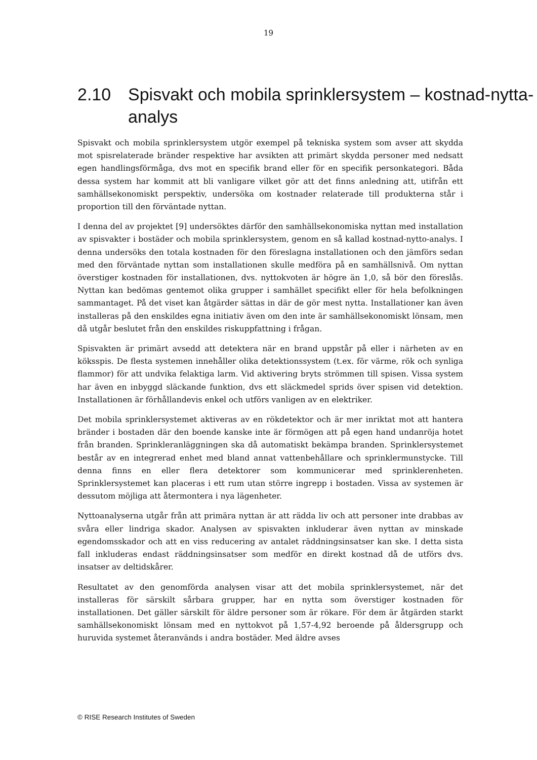19
2.10 Spisvakt och mobila sprinklersystem – kostnad-nytta-analys
Spisvakt och mobila sprinklersystem utgör exempel på tekniska system som avser att skydda mot spisrelaterade bränder respektive har avsikten att primärt skydda personer med nedsatt egen handlingsförmåga, dvs mot en specifik brand eller för en specifik personkategori. Båda dessa system har kommit att bli vanligare vilket gör att det finns anledning att, utifrån ett samhällsekonomiskt perspektiv, undersöka om kostnader relaterade till produkterna står i proportion till den förväntade nyttan.
I denna del av projektet [9] undersöktes därför den samhällsekonomiska nyttan med installation av spisvakter i bostäder och mobila sprinklersystem, genom en så kallad kostnad-nytto-analys. I denna undersöks den totala kostnaden för den föreslagna installationen och den jämförs sedan med den förväntade nyttan som installationen skulle medföra på en samhällsnivå. Om nyttan överstiger kostnaden för installationen, dvs. nyttokvoten är högre än 1,0, så bör den föreslås. Nyttan kan bedömas gentemot olika grupper i samhället specifikt eller för hela befolkningen sammantaget. På det viset kan åtgärder sättas in där de gör mest nytta. Installationer kan även installeras på den enskildes egna initiativ även om den inte är samhällsekonomiskt lönsam, men då utgår beslutet från den enskildes riskuppfattning i frågan.
Spisvakten är primärt avsedd att detektera när en brand uppstår på eller i närheten av en köksspis. De flesta systemen innehåller olika detektionssystem (t.ex. för värme, rök och synliga flammor) för att undvika felaktiga larm. Vid aktivering bryts strömmen till spisen. Vissa system har även en inbyggd släckande funktion, dvs ett släckmedel sprids över spisen vid detektion. Installationen är förhållandevis enkel och utförs vanligen av en elektriker.
Det mobila sprinklersystemet aktiveras av en rökdetektor och är mer inriktat mot att hantera bränder i bostaden där den boende kanske inte är förmögen att på egen hand undanröja hotet från branden. Sprinkleranläggningen ska då automatiskt bekämpa branden. Sprinklersystemet består av en integrerad enhet med bland annat vattenbehållare och sprinklermunstycke. Till denna finns en eller flera detektorer som kommunicerar med sprinklerenheten. Sprinklersystemet kan placeras i ett rum utan större ingrepp i bostaden. Vissa av systemen är dessutom möjliga att återmontera i nya lägenheter.
Nyttoanalyserna utgår från att primära nyttan är att rädda liv och att personer inte drabbas av svåra eller lindriga skador. Analysen av spisvakten inkluderar även nyttan av minskade egendomsskador och att en viss reducering av antalet räddningsinsatser kan ske. I detta sista fall inkluderas endast räddningsinsatser som medför en direkt kostnad då de utförs dvs. insatser av deltidskårer.
Resultatet av den genomförda analysen visar att det mobila sprinklersystemet, när det installeras för särskilt sårbara grupper, har en nytta som överstiger kostnaden för installationen. Det gäller särskilt för äldre personer som är rökare. För dem är åtgärden starkt samhällsekonomiskt lönsam med en nyttokvot på 1,57-4,92 beroende på åldersgrupp och huruvida systemet återanvänds i andra bostäder. Med äldre avses
© RISE Research Institutes of Sweden